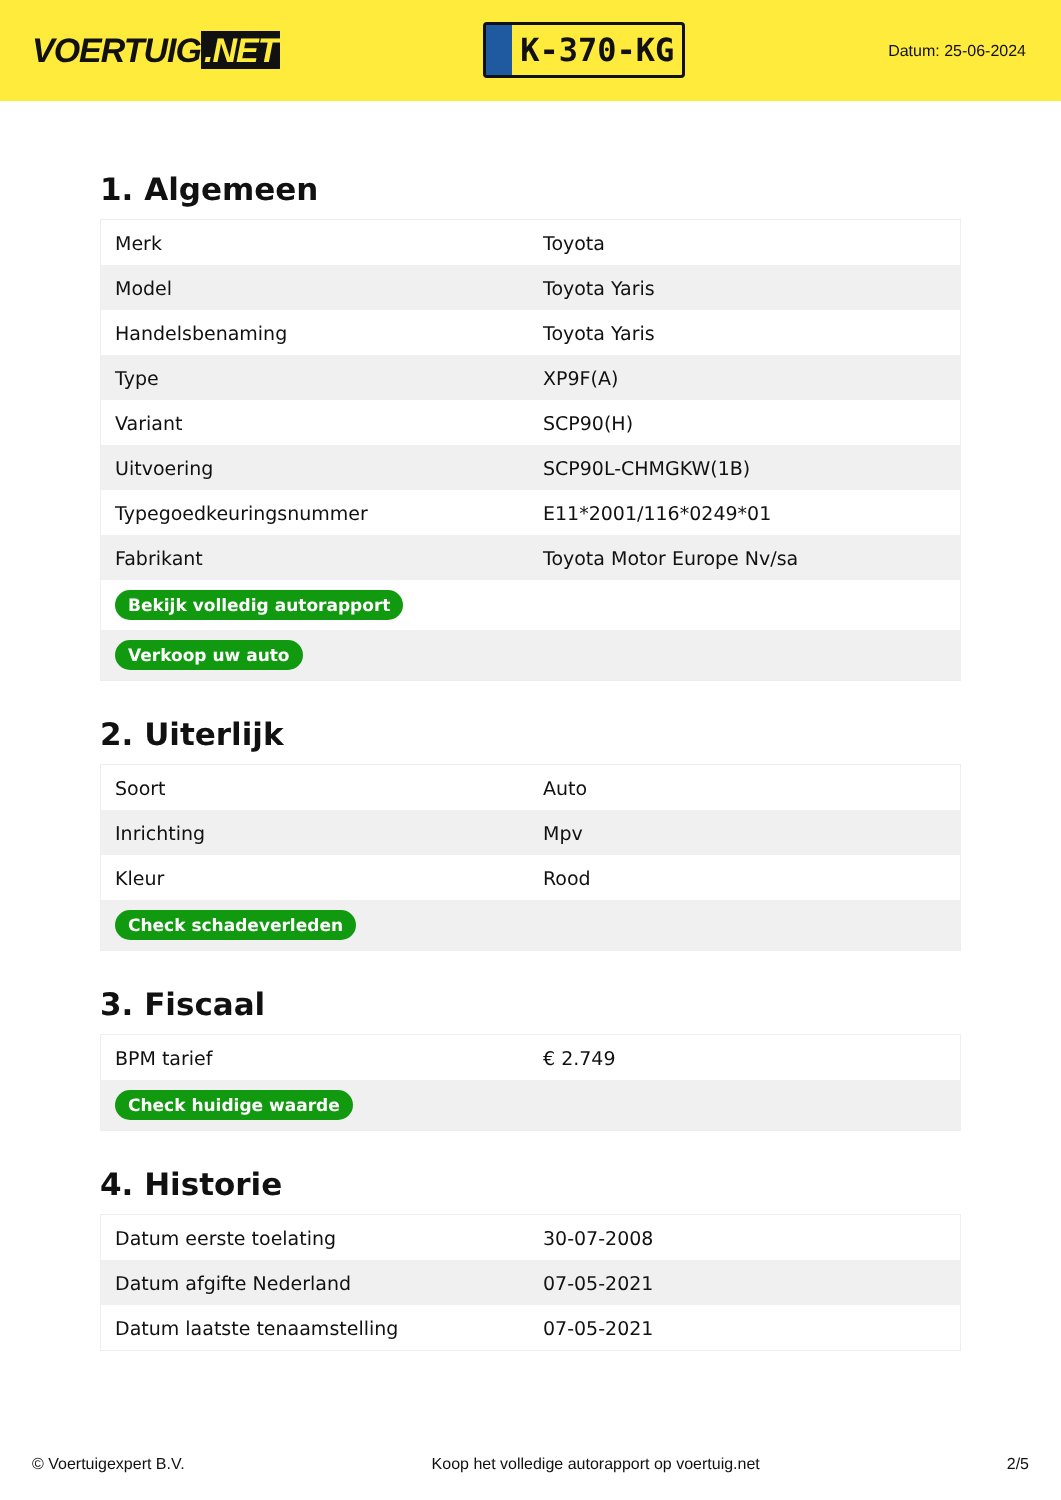VOERTUIG.NET
K-370-KG
Datum: 25-06-2024
1. Algemeen
| Merk | Toyota |
| Model | Toyota Yaris |
| Handelsbenaming | Toyota Yaris |
| Type | XP9F(A) |
| Variant | SCP90(H) |
| Uitvoering | SCP90L-CHMGKW(1B) |
| Typegoedkeuringsnummer | E11*2001/116*0249*01 |
| Fabrikant | Toyota Motor Europe Nv/sa |
| Bekijk volledig autorapport | |
| Verkoop uw auto | |
2. Uiterlijk
| Soort | Auto |
| Inrichting | Mpv |
| Kleur | Rood |
| Check schadeverleden | |
3. Fiscaal
| BPM tarief | € 2.749 |
| Check huidige waarde | |
4. Historie
| Datum eerste toelating | 30-07-2008 |
| Datum afgifte Nederland | 07-05-2021 |
| Datum laatste tenaamstelling | 07-05-2021 |
© Voertuigexpert B.V. Koop het volledige autorapport op voertuig.net 2/5